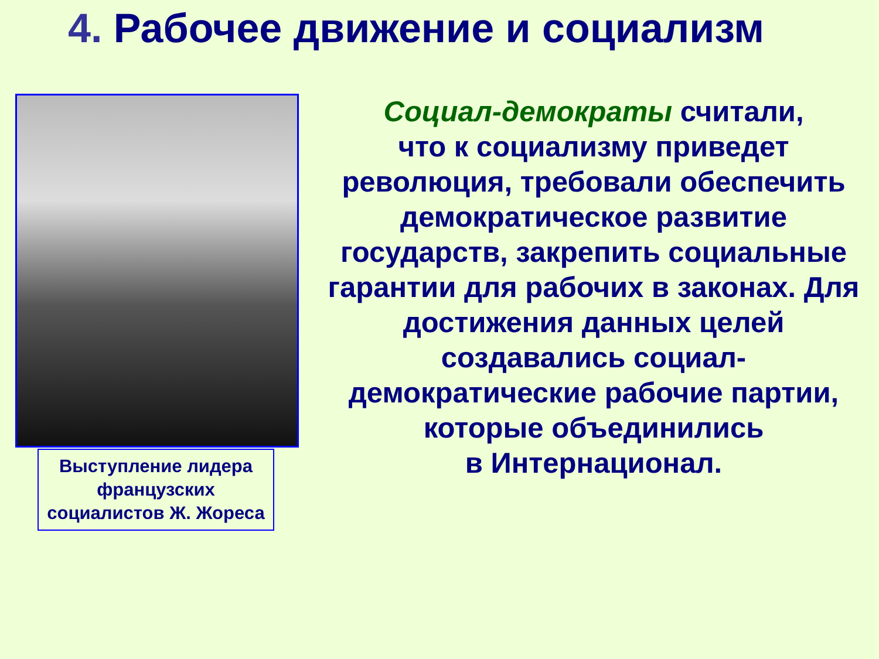4. Рабочее движение и социализм
Выступление лидера французских социалистов Ж. Жореса
Социал-демократы считали,
что к социализму приведет
революция, требовали обеспечить
демократическое развитие
государств, закрепить социальные
гарантии для рабочих в законах. Для
достижения данных целей
создавались социал-
демократические рабочие партии,
которые объединились
в Интернационал.